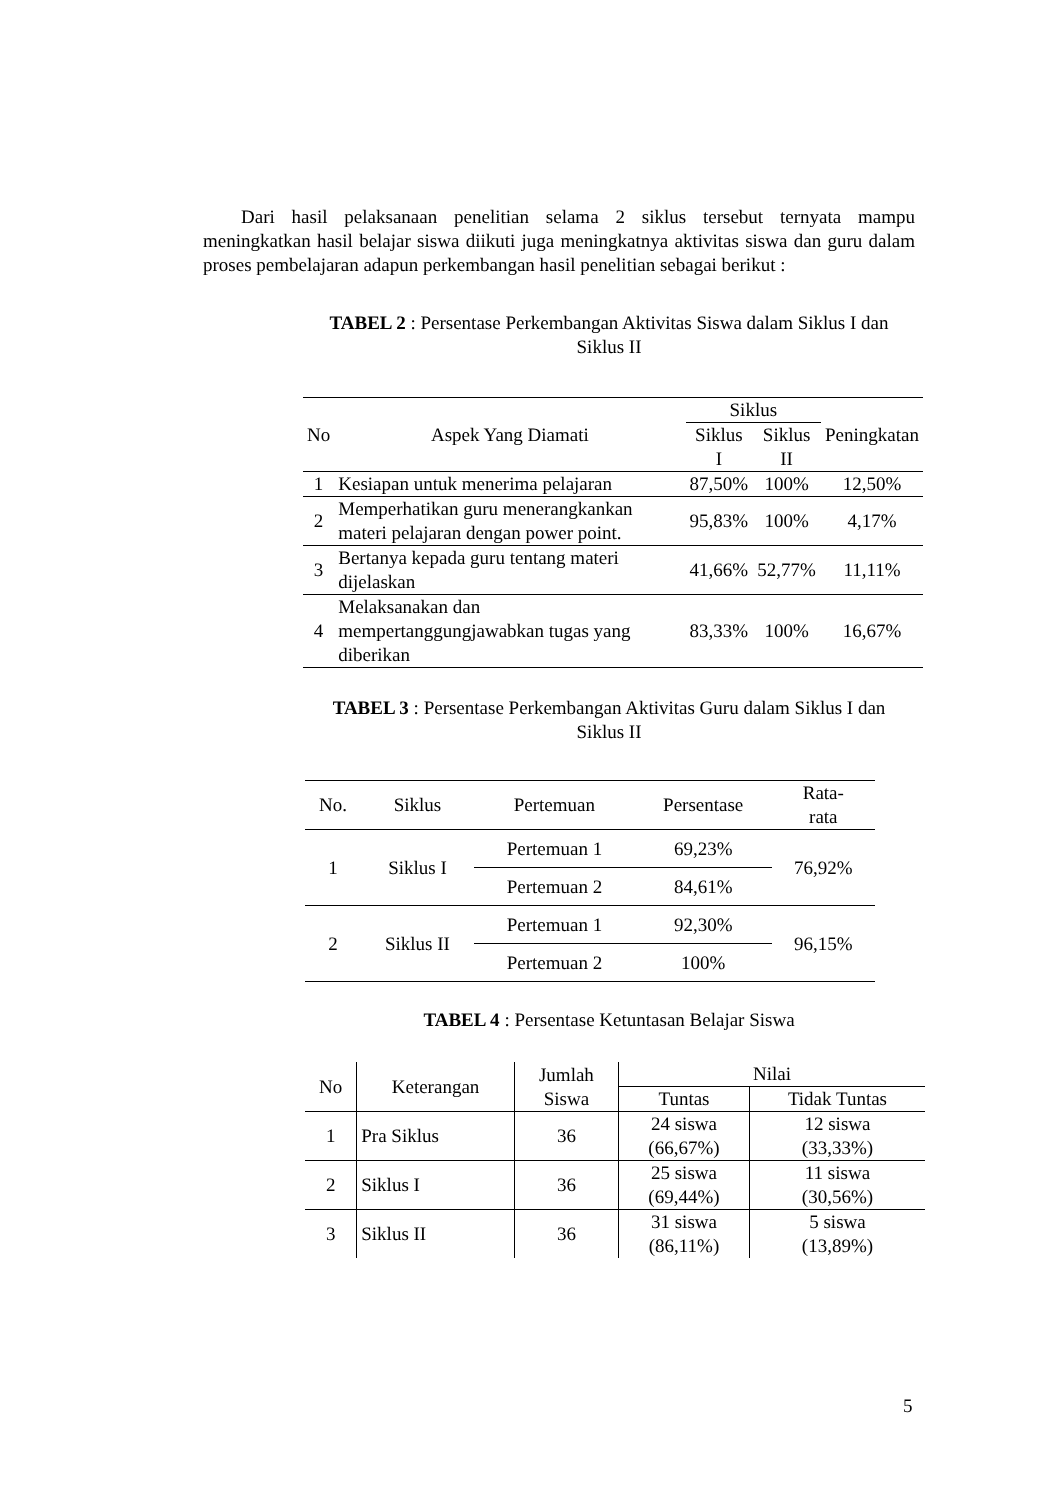Dari hasil pelaksanaan penelitian selama 2 siklus tersebut ternyata mampu meningkatkan hasil belajar siswa diikuti juga meningkatnya aktivitas siswa dan guru dalam proses pembelajaran adapun perkembangan hasil penelitian sebagai berikut :
TABEL 2 : Persentase Perkembangan Aktivitas Siswa dalam Siklus I dan
Siklus II
| No | Aspek Yang Diamati | Siklus | | Peningkatan |
| --- | --- | --- | --- | --- |
| | | Siklus I | Siklus II | |
| 1 | Kesiapan untuk menerima pelajaran | 87,50% | 100% | 12,50% |
| 2 | Memperhatikan guru menerangkankan materi pelajaran dengan power point. | 95,83% | 100% | 4,17% |
| 3 | Bertanya kepada guru tentang materi dijelaskan | 41,66% | 52,77% | 11,11% |
| 4 | Melaksanakan dan mempertanggungjawabkan tugas yang diberikan | 83,33% | 100% | 16,67% |
TABEL 3 : Persentase Perkembangan Aktivitas Guru dalam Siklus I dan
Siklus II
| No. | Siklus | Pertemuan | Persentase | Rata- rata |
| --- | --- | --- | --- | --- |
| 1 | Siklus I | Pertemuan 1 | 69,23% | 76,92% |
| | | Pertemuan 2 | 84,61% | |
| 2 | Siklus II | Pertemuan 1 | 92,30% | 96,15% |
| | | Pertemuan 2 | 100% | |
TABEL 4 : Persentase Ketuntasan Belajar Siswa
| No | Keterangan | Jumlah Siswa | Nilai | |
| --- | --- | --- | --- | --- |
| | | | Tuntas | Tidak Tuntas |
| 1 | Pra Siklus | 36 | 24 siswa (66,67%) | 12 siswa (33,33%) |
| 2 | Siklus I | 36 | 25 siswa (69,44%) | 11 siswa (30,56%) |
| 3 | Siklus II | 36 | 31 siswa (86,11%) | 5 siswa (13,89%) |
5